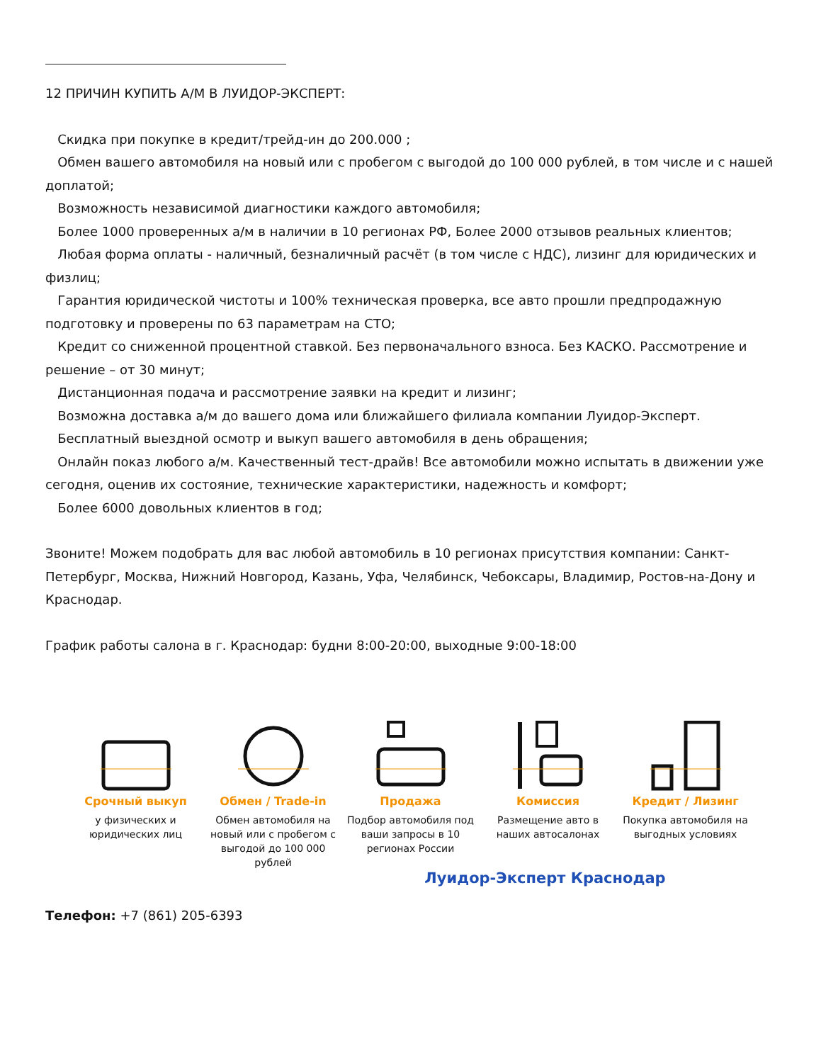12 ПРИЧИН КУПИТЬ А/М В ЛУИДОР-ЭКСПЕРТ:
Скидка при покупке в кредит/трейд-ин до 200.000 ;
Обмен вашего автомобиля на новый или с пробегом с выгодой до 100 000 рублей, в том числе и с нашей доплатой;
Возможность независимой диагностики каждого автомобиля;
Более 1000 проверенных а/м в наличии в 10 регионах РФ, Более 2000 отзывов реальных клиентов;
Любая форма оплаты - наличный, безналичный расчёт (в том числе с НДС), лизинг для юридических и физлиц;
Гарантия юридической чистоты и 100% техническая проверка, все авто прошли предпродажную подготовку и проверены по 63 параметрам на СТО;
Кредит со сниженной процентной ставкой. Без первоначального взноса. Без КАСКО. Рассмотрение и решение – от 30 минут;
Дистанционная подача и рассмотрение заявки на кредит и лизинг;
Возможна доставка а/м до вашего дома или ближайшего филиала компании Луидор-Эксперт.
Бесплатный выездной осмотр и выкуп вашего автомобиля в день обращения;
Онлайн показ любого а/м. Качественный тест-драйв! Все автомобили можно испытать в движении уже сегодня, оценив их состояние, технические характеристики, надежность и комфорт;
Более 6000 довольных клиентов в год;
Звоните! Можем подобрать для вас любой автомобиль в 10 регионах присутствия компании: Санкт-Петербург, Москва, Нижний Новгород, Казань, Уфа, Челябинск, Чебоксары, Владимир, Ростов-на-Дону и Краснодар.
График работы салона в г. Краснодар: будни 8:00-20:00, выходные 9:00-18:00
Срочный выкуп
у физических и юридических лиц
Обмен / Trade-in
Обмен автомобиля на новый или с пробегом с выгодой до 100 000 рублей
Продажа
Подбор автомобиля под ваши запросы в 10 регионах России
Комиссия
Размещение авто в наших автосалонах
Кредит / Лизинг
Покупка автомобиля на выгодных условиях
Луидор-Эксперт Краснодар
Телефон: +7 (861) 205-6393